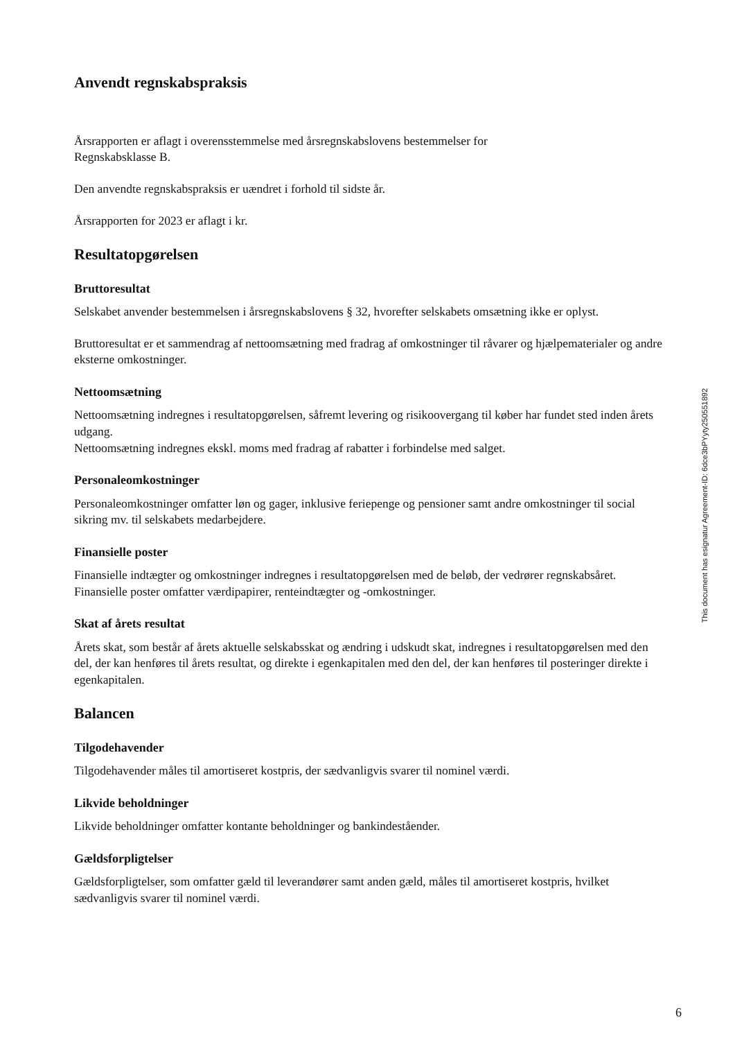Anvendt regnskabspraksis
Årsrapporten er aflagt i overensstemmelse med årsregnskabslovens bestemmelser for
Regnskabsklasse B.
Den anvendte regnskabspraksis er uændret i forhold til sidste år.
Årsrapporten for 2023 er aflagt i kr.
Resultatopgørelsen
Bruttoresultat
Selskabet anvender bestemmelsen i årsregnskabslovens § 32, hvorefter selskabets omsætning ikke er oplyst.
Bruttoresultat er et sammendrag af nettoomsætning med fradrag af omkostninger til råvarer og hjælpematerialer og andre eksterne omkostninger.
Nettoomsætning
Nettoomsætning indregnes i resultatopgørelsen, såfremt levering og risikoovergang til køber har fundet sted inden årets udgang.
Nettoomsætning indregnes ekskl. moms med fradrag af rabatter i forbindelse med salget.
Personaleomkostninger
Personaleomkostninger omfatter løn og gager, inklusive feriepenge og pensioner samt andre omkostninger til social sikring mv. til selskabets medarbejdere.
Finansielle poster
Finansielle indtægter og omkostninger indregnes i resultatopgørelsen med de beløb, der vedrører regnskabsåret. Finansielle poster omfatter værdipapirer, renteindtægter og -omkostninger.
Skat af årets resultat
Årets skat, som består af årets aktuelle selskabsskat og ændring i udskudt skat, indregnes i resultatopgørelsen med den del, der kan henføres til årets resultat, og direkte i egenkapitalen med den del, der kan henføres til posteringer direkte i egenkapitalen.
Balancen
Tilgodehavender
Tilgodehavender måles til amortiseret kostpris, der sædvanligvis svarer til nominel værdi.
Likvide beholdninger
Likvide beholdninger omfatter kontante beholdninger og bankindeståender.
Gældsforpligtelser
Gældsforpligtelser, som omfatter gæld til leverandører samt anden gæld, måles til amortiseret kostpris, hvilket sædvanligvis svarer til nominel værdi.
This document has esignatur Agreement-ID: 6dce3bPYyty250551892
6